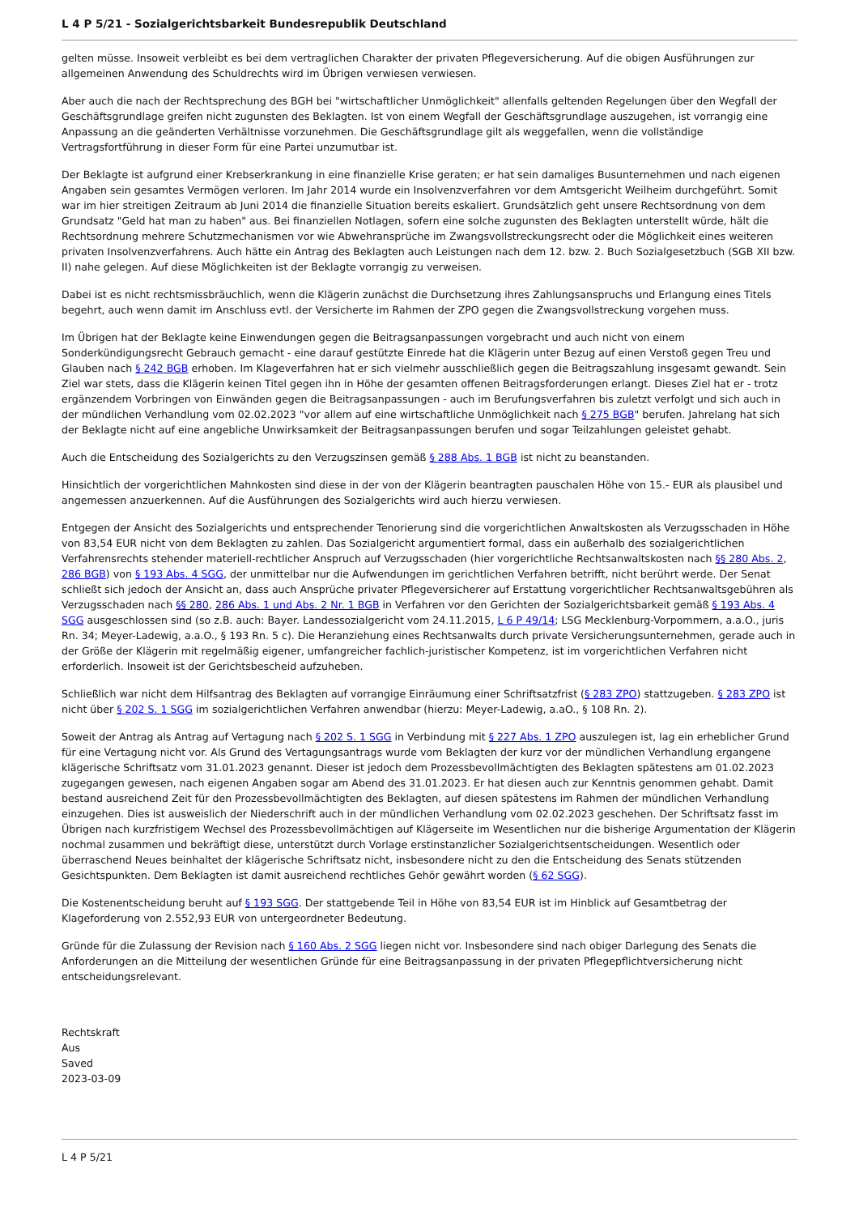L 4 P 5/21 - Sozialgerichtsbarkeit Bundesrepublik Deutschland
gelten müsse. Insoweit verbleibt es bei dem vertraglichen Charakter der privaten Pflegeversicherung. Auf die obigen Ausführungen zur allgemeinen Anwendung des Schuldrechts wird im Übrigen verwiesen verwiesen.
Aber auch die nach der Rechtsprechung des BGH bei "wirtschaftlicher Unmöglichkeit" allenfalls geltenden Regelungen über den Wegfall der Geschäftsgrundlage greifen nicht zugunsten des Beklagten. Ist von einem Wegfall der Geschäftsgrundlage auszugehen, ist vorrangig eine Anpassung an die geänderten Verhältnisse vorzunehmen. Die Geschäftsgrundlage gilt als weggefallen, wenn die vollständige Vertragsfortführung in dieser Form für eine Partei unzumutbar ist.
Der Beklagte ist aufgrund einer Krebserkrankung in eine finanzielle Krise geraten; er hat sein damaliges Busunternehmen und nach eigenen Angaben sein gesamtes Vermögen verloren. Im Jahr 2014 wurde ein Insolvenzverfahren vor dem Amtsgericht Weilheim durchgeführt. Somit war im hier streitigen Zeitraum ab Juni 2014 die finanzielle Situation bereits eskaliert. Grundsätzlich geht unsere Rechtsordnung von dem Grundsatz "Geld hat man zu haben" aus. Bei finanziellen Notlagen, sofern eine solche zugunsten des Beklagten unterstellt würde, hält die Rechtsordnung mehrere Schutzmechanismen vor wie Abwehransprüche im Zwangsvollstreckungsrecht oder die Möglichkeit eines weiteren privaten Insolvenzverfahrens. Auch hätte ein Antrag des Beklagten auch Leistungen nach dem 12. bzw. 2. Buch Sozialgesetzbuch (SGB XII bzw. II) nahe gelegen. Auf diese Möglichkeiten ist der Beklagte vorrangig zu verweisen.
Dabei ist es nicht rechtsmissbräuchlich, wenn die Klägerin zunächst die Durchsetzung ihres Zahlungsanspruchs und Erlangung eines Titels begehrt, auch wenn damit im Anschluss evtl. der Versicherte im Rahmen der ZPO gegen die Zwangsvollstreckung vorgehen muss.
Im Übrigen hat der Beklagte keine Einwendungen gegen die Beitragsanpassungen vorgebracht und auch nicht von einem Sonderkündigungsrecht Gebrauch gemacht - eine darauf gestützte Einrede hat die Klägerin unter Bezug auf einen Verstoß gegen Treu und Glauben nach § 242 BGB erhoben. Im Klageverfahren hat er sich vielmehr ausschließlich gegen die Beitragszahlung insgesamt gewandt. Sein Ziel war stets, dass die Klägerin keinen Titel gegen ihn in Höhe der gesamten offenen Beitragsforderungen erlangt. Dieses Ziel hat er - trotz ergänzendem Vorbringen von Einwänden gegen die Beitragsanpassungen - auch im Berufungsverfahren bis zuletzt verfolgt und sich auch in der mündlichen Verhandlung vom 02.02.2023 "vor allem auf eine wirtschaftliche Unmöglichkeit nach § 275 BGB" berufen. Jahrelang hat sich der Beklagte nicht auf eine angebliche Unwirksamkeit der Beitragsanpassungen berufen und sogar Teilzahlungen geleistet gehabt.
Auch die Entscheidung des Sozialgerichts zu den Verzugszinsen gemäß § 288 Abs. 1 BGB ist nicht zu beanstanden.
Hinsichtlich der vorgerichtlichen Mahnkosten sind diese in der von der Klägerin beantragten pauschalen Höhe von 15.- EUR als plausibel und angemessen anzuerkennen. Auf die Ausführungen des Sozialgerichts wird auch hierzu verwiesen.
Entgegen der Ansicht des Sozialgerichts und entsprechender Tenorierung sind die vorgerichtlichen Anwaltskosten als Verzugsschaden in Höhe von 83,54 EUR nicht von dem Beklagten zu zahlen. Das Sozialgericht argumentiert formal, dass ein außerhalb des sozialgerichtlichen Verfahrensrechts stehender materiell-rechtlicher Anspruch auf Verzugsschaden (hier vorgerichtliche Rechtsanwaltskosten nach §§ 280 Abs. 2, 286 BGB) von § 193 Abs. 4 SGG, der unmittelbar nur die Aufwendungen im gerichtlichen Verfahren betrifft, nicht berührt werde. Der Senat schließt sich jedoch der Ansicht an, dass auch Ansprüche privater Pflegeversicherer auf Erstattung vorgerichtlicher Rechtsanwaltsgebühren als Verzugsschaden nach §§ 280, 286 Abs. 1 und Abs. 2 Nr. 1 BGB in Verfahren vor den Gerichten der Sozialgerichtsbarkeit gemäß § 193 Abs. 4 SGG ausgeschlossen sind (so z.B. auch: Bayer. Landessozialgericht vom 24.11.2015, L 6 P 49/14; LSG Mecklenburg-Vorpommern, a.a.O., juris Rn. 34; Meyer-Ladewig, a.a.O., § 193 Rn. 5 c). Die Heranziehung eines Rechtsanwalts durch private Versicherungsunternehmen, gerade auch in der Größe der Klägerin mit regelmäßig eigener, umfangreicher fachlich-juristischer Kompetenz, ist im vorgerichtlichen Verfahren nicht erforderlich. Insoweit ist der Gerichtsbescheid aufzuheben.
Schließlich war nicht dem Hilfsantrag des Beklagten auf vorrangige Einräumung einer Schriftsatzfrist (§ 283 ZPO) stattzugeben. § 283 ZPO ist nicht über § 202 S. 1 SGG im sozialgerichtlichen Verfahren anwendbar (hierzu: Meyer-Ladewig, a.aO., § 108 Rn. 2).
Soweit der Antrag als Antrag auf Vertagung nach § 202 S. 1 SGG in Verbindung mit § 227 Abs. 1 ZPO auszulegen ist, lag ein erheblicher Grund für eine Vertagung nicht vor. Als Grund des Vertagungsantrags wurde vom Beklagten der kurz vor der mündlichen Verhandlung ergangene klägerische Schriftsatz vom 31.01.2023 genannt. Dieser ist jedoch dem Prozessbevollmächtigten des Beklagten spätestens am 01.02.2023 zugegangen gewesen, nach eigenen Angaben sogar am Abend des 31.01.2023. Er hat diesen auch zur Kenntnis genommen gehabt. Damit bestand ausreichend Zeit für den Prozessbevollmächtigten des Beklagten, auf diesen spätestens im Rahmen der mündlichen Verhandlung einzugehen. Dies ist ausweislich der Niederschrift auch in der mündlichen Verhandlung vom 02.02.2023 geschehen. Der Schriftsatz fasst im Übrigen nach kurzfristigem Wechsel des Prozessbevollmächtigen auf Klägerseite im Wesentlichen nur die bisherige Argumentation der Klägerin nochmal zusammen und bekräftigt diese, unterstützt durch Vorlage erstinstanzlicher Sozialgerichtsentscheidungen. Wesentlich oder überraschend Neues beinhaltet der klägerische Schriftsatz nicht, insbesondere nicht zu den die Entscheidung des Senats stützenden Gesichtspunkten. Dem Beklagten ist damit ausreichend rechtliches Gehör gewährt worden (§ 62 SGG).
Die Kostenentscheidung beruht auf § 193 SGG. Der stattgebende Teil in Höhe von 83,54 EUR ist im Hinblick auf Gesamtbetrag der Klageforderung von 2.552,93 EUR von untergeordneter Bedeutung.
Gründe für die Zulassung der Revision nach § 160 Abs. 2 SGG liegen nicht vor. Insbesondere sind nach obiger Darlegung des Senats die Anforderungen an die Mitteilung der wesentlichen Gründe für eine Beitragsanpassung in der privaten Pflegepflichtversicherung nicht entscheidungsrelevant.
Rechtskraft
Aus
Saved
2023-03-09
L 4 P 5/21